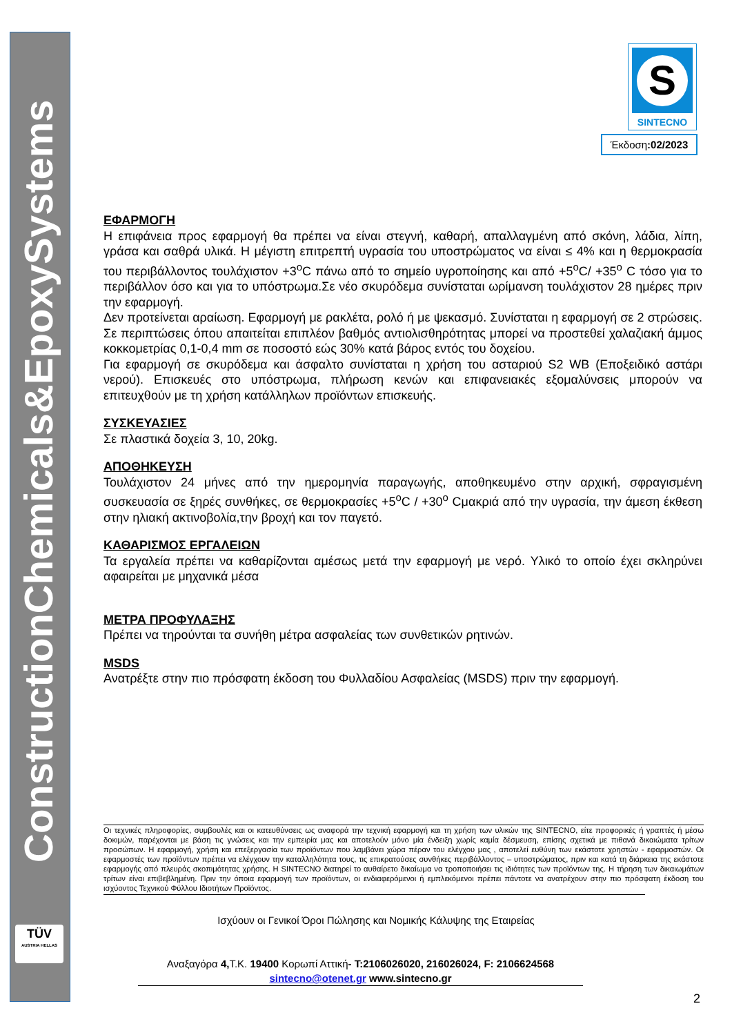ConstructionChemicals&EpoxySystems
TÜV
AUSTRIA HELLAS
S
SINTECNO
Έκδοση:02/2023
ΕΦΑΡΜΟΓΗ
Η επιφάνεια προς εφαρμογή θα πρέπει να είναι στεγνή, καθαρή, απαλλαγμένη από σκόνη, λάδια, λίπη, γράσα και σαθρά υλικά. Η μέγιστη επιτρεπτή υγρασία του υποστρώματος να είναι ≤ 4% και η θερμοκρασία του περιβάλλοντος τουλάχιστον +3<sup>o</sup>C πάνω από το σημείο υγροποίησης και από +5<sup>o</sup>C/ +35<sup>o</sup> C τόσο για το περιβάλλον όσο και για το υπόστρωμα.Σε νέο σκυρόδεμα συνίσταται ωρίμανση τουλάχιστον 28 ημέρες πριν την εφαρμογή.
Δεν προτείνεται αραίωση. Εφαρμογή με ρακλέτα, ρολό ή με ψεκασμό. Συνίσταται η εφαρμογή σε 2 στρώσεις. Σε περιπτώσεις όπου απαιτείται επιπλέον βαθμός αντιολισθηρότητας μπορεί να προστεθεί χαλαζιακή άμμος κοκκομετρίας 0,1-0,4 mm σε ποσοστό εώς 30% κατά βάρος εντός του δοχείου.
Για εφαρμογή σε σκυρόδεμα και άσφαλτο συνίσταται η χρήση του ασταριού S2 WB (Εποξειδικό αστάρι νερού). Επισκευές στο υπόστρωμα, πλήρωση κενών και επιφανειακές εξομαλύνσεις μπορούν να επιτευχθούν με τη χρήση κατάλληλων προϊόντων επισκευής.
ΣΥΣΚΕΥΑΣΙΕΣ
Σε πλαστικά δοχεία 3, 10, 20kg.
ΑΠΟΘΗΚΕΥΣΗ
Τουλάχιστον 24 μήνες από την ημερομηνία παραγωγής, αποθηκευμένο στην αρχική, σφραγισμένη συσκευασία σε ξηρές συνθήκες, σε θερμοκρασίες +5<sup>o</sup>C / +30<sup>o</sup> Cμακριά από την υγρασία, την άμεση έκθεση στην ηλιακή ακτινοβολία,την βροχή και τον παγετό.
ΚΑΘΑΡΙΣΜΟΣ ΕΡΓΑΛΕΙΩΝ
Τα εργαλεία πρέπει να καθαρίζονται αμέσως μετά την εφαρμογή με νερό. Υλικό το οποίο έχει σκληρύνει αφαιρείται με μηχανικά μέσα
ΜΕΤΡΑ ΠΡΟΦΥΛΑΞΗΣ
Πρέπει να τηρούνται τα συνήθη μέτρα ασφαλείας των συνθετικών ρητινών.
MSDS
Ανατρέξτε στην πιο πρόσφατη έκδοση του Φυλλαδίου Ασφαλείας (MSDS) πριν την εφαρμογή.
Οι τεχνικές πληροφορίες, συμβουλές και οι κατευθύνσεις ως αναφορά την τεχνική εφαρμογή και τη χρήση των υλικών της SINTECNO, είτε προφορικές ή γραπτές ή μέσω δοκιμών, παρέχονται με βάση τις γνώσεις και την εμπειρία μας και αποτελούν μόνο μία ένδειξη χωρίς καμία δέσμευση, επίσης σχετικά με πιθανά δικαιώματα τρίτων προσώπων. Η εφαρμογή, χρήση και επεξεργασία των προϊόντων που λαμβάνει χώρα πέραν του ελέγχου μας , αποτελεί ευθύνη των εκάστοτε χρηστών - εφαρμοστών. Οι εφαρμοστές των προϊόντων πρέπει να ελέγχουν την καταλληλότητα τους, τις επικρατούσες συνθήκες περιβάλλοντος – υποστρώματος, πριν και κατά τη διάρκεια της εκάστοτε εφαρμογής από πλευράς σκοπιμότητας χρήσης. Η SINTECNO διατηρεί το αυθαίρετο δικαίωμα να τροποποιήσει τις ιδιότητες των προϊόντων της. Η τήρηση των δικαιωμάτων τρίτων είναι επιβεβλημένη. Πριν την όποια εφαρμογή των προϊόντων, οι ενδιαφερόμενοι ή εμπλεκόμενοι πρέπει πάντοτε να ανατρέχουν στην πιο πρόσφατη έκδοση του ισχύοντος Τεχνικού Φύλλου Ιδιοτήτων Προϊόντος.
Ισχύουν οι Γενικοί Όροι Πώλησης και Νομικής Κάλυψης της Εταιρείας
Αναξαγόρα 4, Τ.Κ. 19400 Κορωπί Αττική- T:2106026020, 216026024, F: 2106624568
sintecno@otenet.gr www.sintecno.gr
2